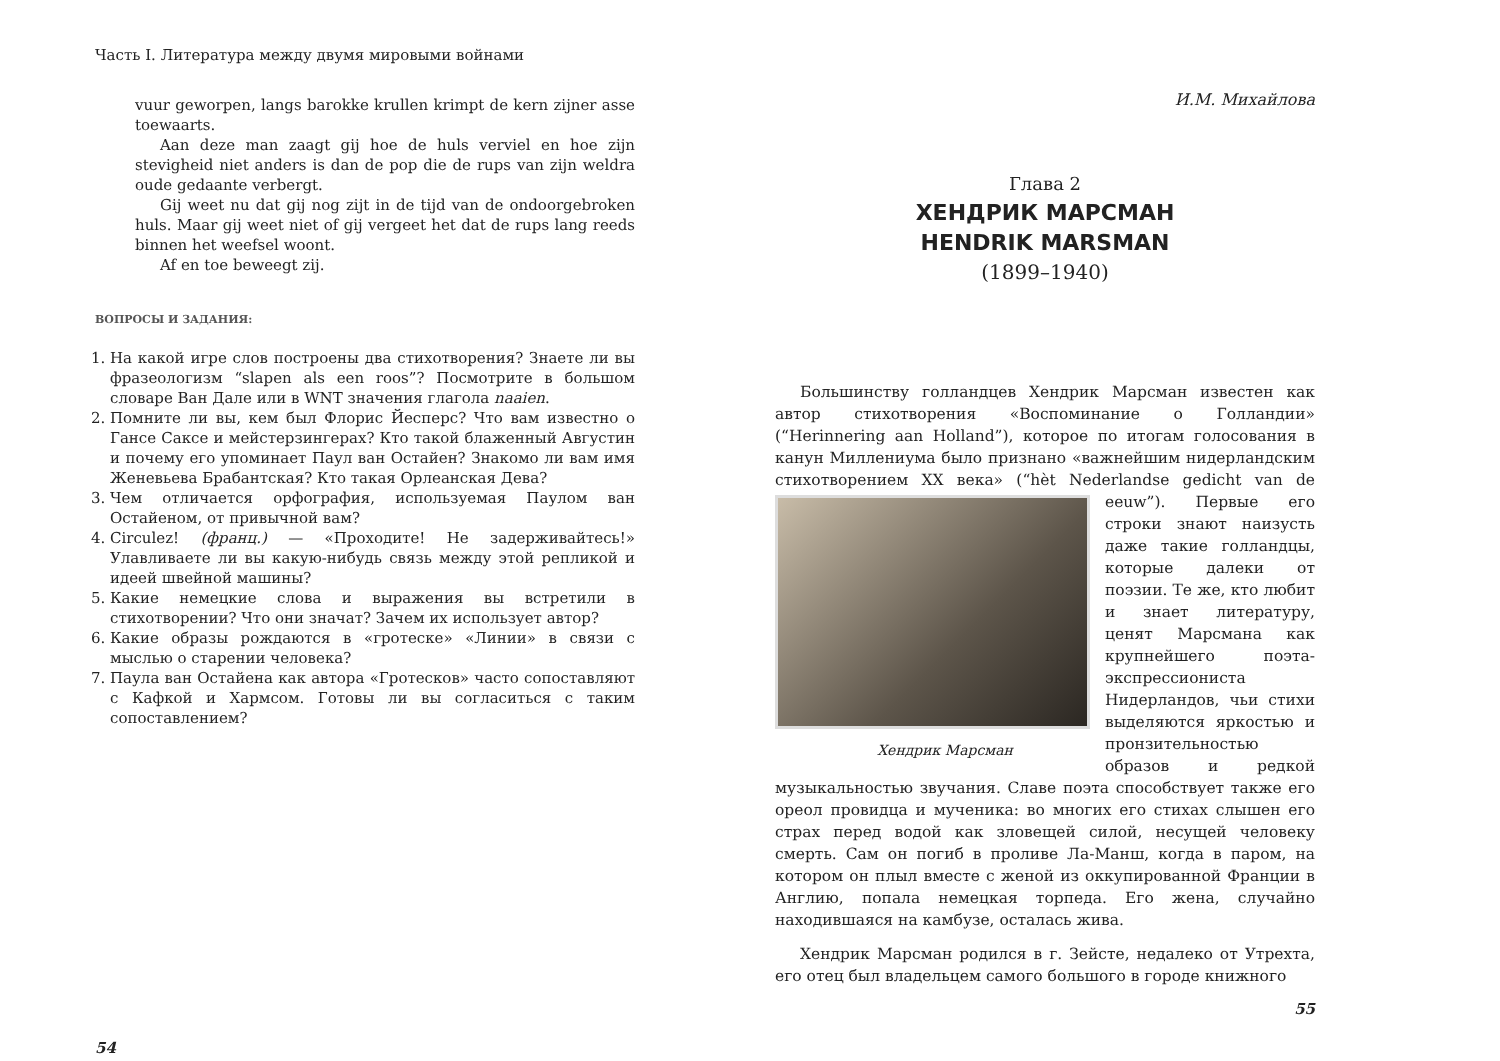Часть I. Литература между двумя мировыми войнами
vuur geworpen, langs barokke krullen krimpt de kern zijner asse toewaarts.
Aan deze man zaagt gij hoe de huls verviel en hoe zijn stevigheid niet anders is dan de pop die de rups van zijn weldra oude gedaante verbergt.
Gij weet nu dat gij nog zijt in de tijd van de ondoorgebroken huls. Maar gij weet niet of gij vergeet het dat de rups lang reeds binnen het weefsel woont.
Af en toe beweegt zij.
ВОПРОСЫ И ЗАДАНИЯ:
1. На какой игре слов построены два стихотворения? Знаете ли вы фразеологизм “slapen als een roos”? Посмотрите в большом словаре Ван Дале или в WNT значения глагола naaien.
2. Помните ли вы, кем был Флорис Йесперс? Что вам известно о Гансе Саксе и мейстерзингерах? Кто такой блаженный Августин и почему его упоминает Паул ван Остайен? Знакомо ли вам имя Женевьева Брабантская? Кто такая Орлеанская Дева?
3. Чем отличается орфография, используемая Паулом ван Остайеном, от привычной вам?
4. Circulez! (франц.) — «Проходите! Не задерживайтесь!» Улавливаете ли вы какую-нибудь связь между этой репликой и идеей швейной машины?
5. Какие немецкие слова и выражения вы встретили в стихотворении? Что они значат? Зачем их использует автор?
6. Какие образы рождаются в «гротеске» «Линии» в связи с мыслью о старении человека?
7. Паула ван Остайена как автора «Гротесков» часто сопоставляют с Кафкой и Хармсом. Готовы ли вы согласиться с таким сопоставлением?
54
И.М. Михайлова
Глава 2
ХЕНДРИК МАРСМАН
HENDRIK MARSMAN
(1899–1940)
Большинству голландцев Хендрик Марсман известен как автор стихотворения «Воспоминание о Голландии» (“Herinnering aan Holland”), которое по итогам голосования в канун Миллениума было признано «важнейшим нидерландским стихотворением XX века» Хендрик Марсман (“hèt Nederlandse gedicht van de eeuw”). Первые его строки знают наизусть даже такие голландцы, которые далеки от поэзии. Те же, кто любит и знает литературу, ценят Марсмана как крупнейшего поэта-экспрессиониста Нидерландов, чьи стихи выделяются яркостью и пронзительностью образов и редкой музыкальностью звучания. Славе поэта способствует также его ореол провидца и мученика: во многих его стихах слышен его страх перед водой как зловещей силой, несущей человеку смерть. Сам он погиб в проливе Ла-Манш, когда в паром, на котором он плыл вместе с женой из оккупированной Франции в Англию, попала немецкая торпеда. Его жена, случайно находившаяся на камбузе, осталась жива.
Хендрик Марсман родился в г. Зейсте, недалеко от Утрехта, его отец был владельцем самого большого в городе книжного
55